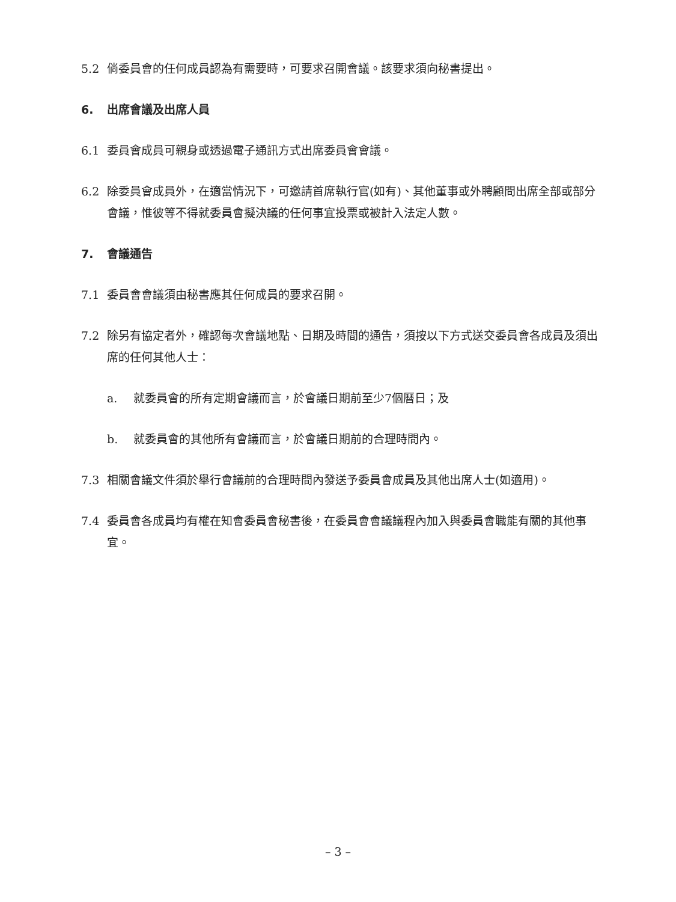5.2 倘委員會的任何成員認為有需要時，可要求召開會議。該要求須向秘書提出。
6. 出席會議及出席人員
6.1 委員會成員可親身或透過電子通訊方式出席委員會會議。
6.2 除委員會成員外，在適當情況下，可邀請首席執行官(如有)、其他董事或外聘顧問出席全部或部分會議，惟彼等不得就委員會擬決議的任何事宜投票或被計入法定人數。
7. 會議通告
7.1 委員會會議須由秘書應其任何成員的要求召開。
7.2 除另有協定者外，確認每次會議地點、日期及時間的通告，須按以下方式送交委員會各成員及須出席的任何其他人士：
a. 就委員會的所有定期會議而言，於會議日期前至少7個曆日；及
b. 就委員會的其他所有會議而言，於會議日期前的合理時間內。
7.3 相關會議文件須於舉行會議前的合理時間內發送予委員會成員及其他出席人士(如適用)。
7.4 委員會各成員均有權在知會委員會秘書後，在委員會會議議程內加入與委員會職能有關的其他事宜。
– 3 –